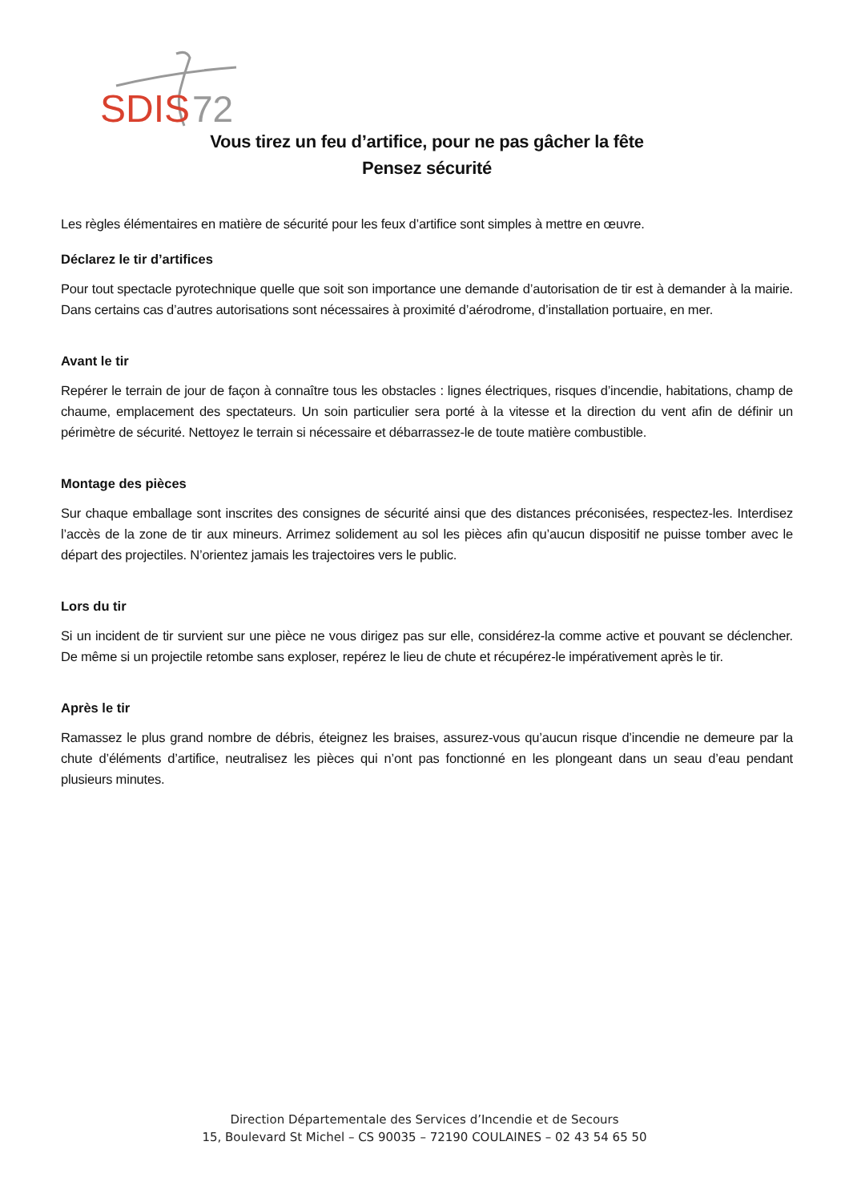SDIS
72
Vous tirez un feu d’artifice, pour ne pas gâcher la fête
Pensez sécurité
Les règles élémentaires en matière de sécurité pour les feux d’artifice sont simples à mettre en œuvre.
Déclarez le tir d’artifices
Pour tout spectacle pyrotechnique quelle que soit son importance une demande d’autorisation de tir est à demander à la mairie. Dans certains cas d’autres autorisations sont nécessaires à proximité d’aérodrome, d’installation portuaire, en mer.
Avant le tir
Repérer le terrain de jour de façon à connaître tous les obstacles : lignes électriques, risques d’incendie, habitations, champ de chaume, emplacement des spectateurs. Un soin particulier sera porté à la vitesse et la direction du vent afin de définir un périmètre de sécurité. Nettoyez le terrain si nécessaire et débarrassez-le de toute matière combustible.
Montage des pièces
Sur chaque emballage sont inscrites des consignes de sécurité ainsi que des distances préconisées, respectez-les. Interdisez l’accès de la zone de tir aux mineurs. Arrimez solidement au sol les pièces afin qu’aucun dispositif ne puisse tomber avec le départ des projectiles. N’orientez jamais les trajectoires vers le public.
Lors du tir
Si un incident de tir survient sur une pièce ne vous dirigez pas sur elle, considérez-la comme active et pouvant se déclencher. De même si un projectile retombe sans exploser, repérez le lieu de chute et récupérez-le impérativement après le tir.
Après le tir
Ramassez le plus grand nombre de débris, éteignez les braises, assurez-vous qu’aucun risque d’incendie ne demeure par la chute d’éléments d’artifice, neutralisez les pièces qui n’ont pas fonctionné en les plongeant dans un seau d’eau pendant plusieurs minutes.
Direction Départementale des Services d’Incendie et de Secours
15, Boulevard St Michel – CS 90035 – 72190 COULAINES – 02 43 54 65 50